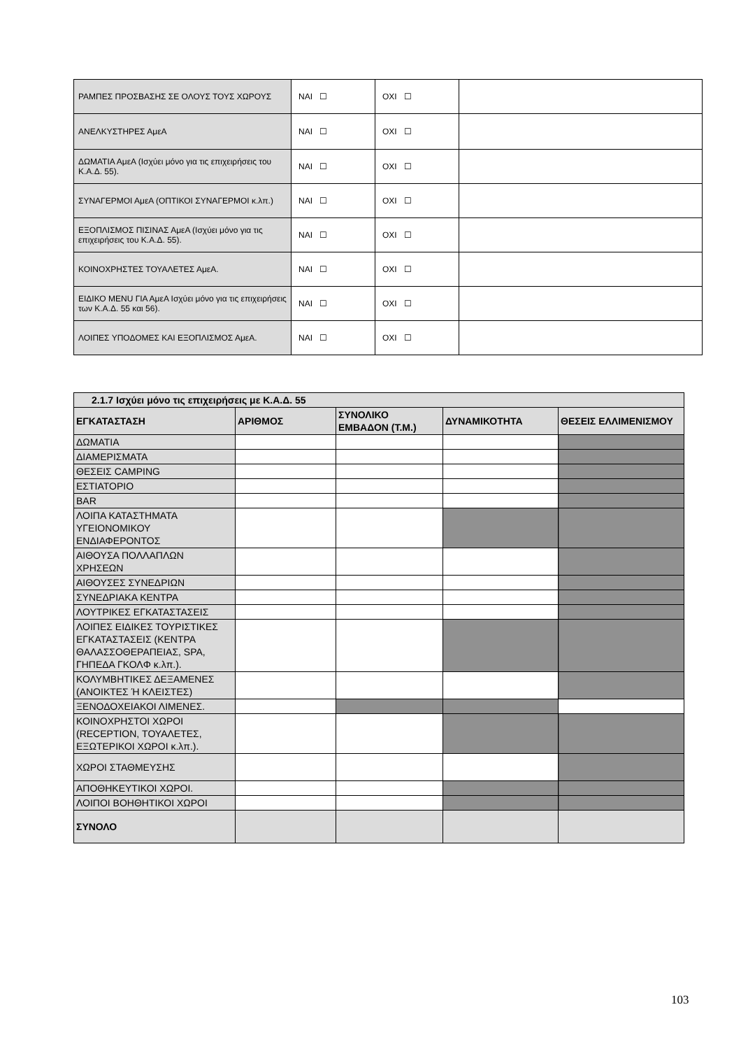| ΡΑΜΠΕΣ ΠΡΟΣΒΑΣΗΣ ΣΕ ΟΛΟΥΣ ΤΟΥΣ ΧΩΡΟΥΣ | ΝΑΙ ☐ | ΟΧΙ ☐ | |
| ΑΝΕΛΚΥΣΤΗΡΕΣ ΑμεΑ | ΝΑΙ ☐ | ΟΧΙ ☐ | |
| ΔΩΜΑΤΙΑ ΑμεΑ (Ισχύει μόνο για τις επιχειρήσεις του Κ.Α.Δ. 55). | ΝΑΙ ☐ | ΟΧΙ ☐ | |
| ΣΥΝΑΓΕΡΜΟΙ ΑμεΑ (ΟΠΤΙΚΟΙ ΣΥΝΑΓΕΡΜΟΙ κ.λπ.) | ΝΑΙ ☐ | ΟΧΙ ☐ | |
| ΕΞΟΠΛΙΣΜΟΣ ΠΙΣΙΝΑΣ ΑμεΑ (Ισχύει μόνο για τις επιχειρήσεις του Κ.Α.Δ. 55). | ΝΑΙ ☐ | ΟΧΙ ☐ | |
| ΚΟΙΝΟΧΡΗΣΤΕΣ ΤΟΥΑΛΕΤΕΣ ΑμεΑ. | ΝΑΙ ☐ | ΟΧΙ ☐ | |
| ΕΙΔΙΚΟ MENU ΓΙΑ ΑμεΑ Ισχύει μόνο για τις επιχειρήσεις των Κ.Α.Δ. 55 και 56). | ΝΑΙ ☐ | ΟΧΙ ☐ | |
| ΛΟΙΠΕΣ ΥΠΟΔΟΜΕΣ ΚΑΙ ΕΞΟΠΛΙΣΜΟΣ ΑμεΑ. | ΝΑΙ ☐ | ΟΧΙ ☐ | |
| 2.1.7 Ισχύει μόνο τις επιχειρήσεις με Κ.Α.Δ. 55 | | | | |
| --- | --- | --- | --- | --- |
| ΕΓΚΑΤΑΣΤΑΣΗ | ΑΡΙΘΜΟΣ | ΣΥΝΟΛΙΚΟ ΕΜΒΑΔΟΝ (Τ.Μ.) | ΔΥΝΑΜΙΚΟΤΗΤΑ | ΘΕΣΕΙΣ ΕΛΛΙΜΕΝΙΣΜΟΥ |
| ΔΩΜΑΤΙΑ | | | | |
| ΔΙΑΜΕΡΙΣΜΑΤΑ | | | | |
| ΘΕΣΕΙΣ CAMPING | | | | |
| ΕΣΤΙΑΤΟΡΙΟ | | | | |
| BAR | | | | |
| ΛΟΙΠΑ ΚΑΤΑΣΤΗΜΑΤΑ ΥΓΕΙΟΝΟΜΙΚΟΥ ΕΝΔΙΑΦΕΡΟΝΤΟΣ | | | | |
| ΑΙΘΟΥΣΑ ΠΟΛΛΑΠΛΩΝ ΧΡΗΣΕΩΝ | | | | |
| ΑΙΘΟΥΣΕΣ ΣΥΝΕΔΡΙΩΝ | | | | |
| ΣΥΝΕΔΡΙΑΚΑ ΚΕΝΤΡΑ | | | | |
| ΛΟΥΤΡΙΚΕΣ ΕΓΚΑΤΑΣΤΑΣΕΙΣ | | | | |
| ΛΟΙΠΕΣ ΕΙΔΙΚΕΣ ΤΟΥΡΙΣΤΙΚΕΣ ΕΓΚΑΤΑΣΤΑΣΕΙΣ (ΚΕΝΤΡΑ ΘΑΛΑΣΣΟΘΕΡΑΠΕΙΑΣ, SPA, ΓΗΠΕΔΑ ΓΚΟΛΦ κ.λπ.). | | | | |
| ΚΟΛΥΜΒΗΤΙΚΕΣ ΔΕΞΑΜΕΝΕΣ (ΑΝΟΙΚΤΕΣ Ή ΚΛΕΙΣΤΕΣ) | | | | |
| ΞΕΝΟΔΟΧΕΙΑΚΟΙ ΛΙΜΕΝΕΣ. | | | | |
| ΚΟΙΝΟΧΡΗΣΤΟΙ ΧΩΡΟΙ (RECEPTION, ΤΟΥΑΛΕΤΕΣ, ΕΞΩΤΕΡΙΚΟΙ ΧΩΡΟΙ κ.λπ.). | | | | |
| ΧΩΡΟΙ ΣΤΑΘΜΕΥΣΗΣ | | | | |
| ΑΠΟΘΗΚΕΥΤΙΚΟΙ ΧΩΡΟΙ. | | | | |
| ΛΟΙΠΟΙ ΒΟΗΘΗΤΙΚΟΙ ΧΩΡΟΙ | | | | |
| ΣΥΝΟΛΟ | | | | |
103